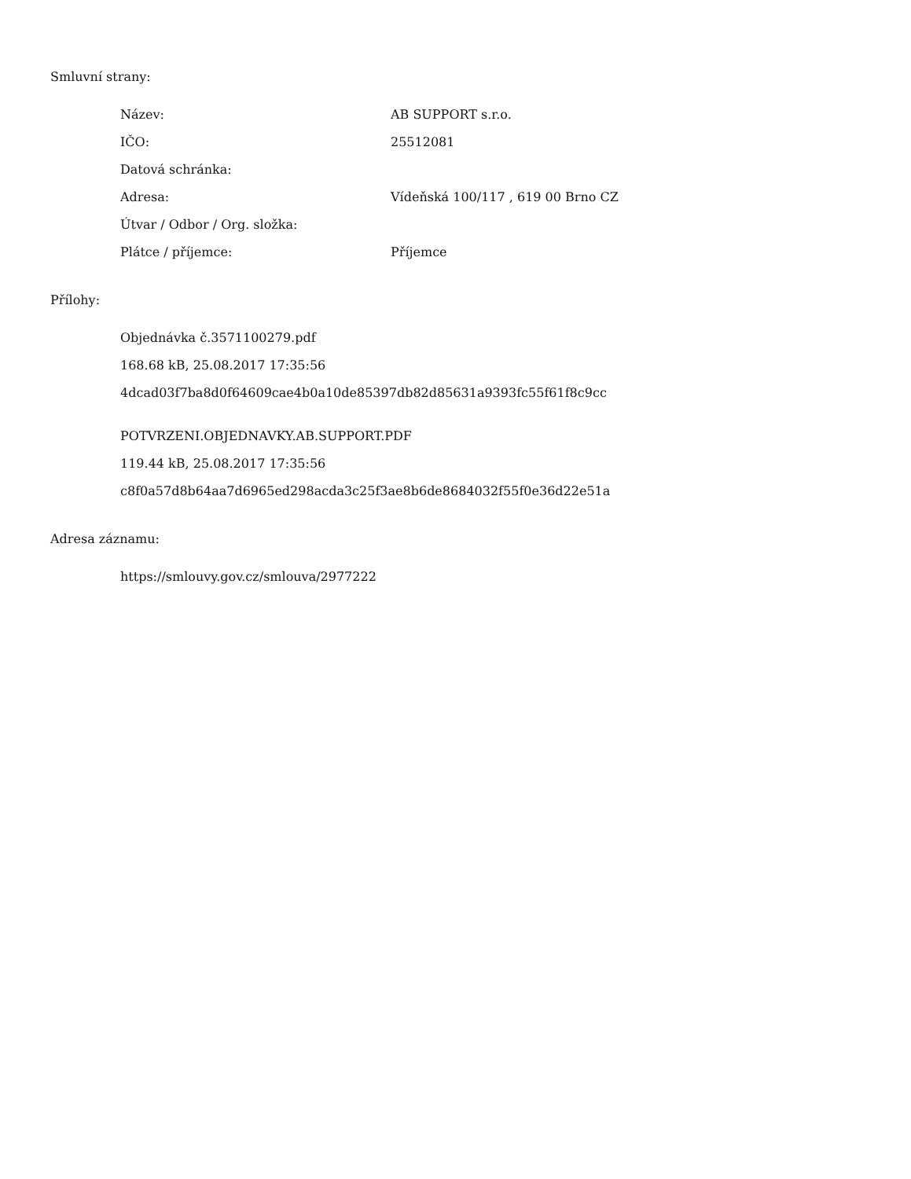Smluvní strany:
| Název: | AB SUPPORT s.r.o. |
| IČO: | 25512081 |
| Datová schránka: | |
| Adresa: | Vídeňská 100/117 , 619 00 Brno CZ |
| Útvar / Odbor / Org. složka: | |
| Plátce / příjemce: | Příjemce |
Přílohy:
Objednávka č.3571100279.pdf
168.68 kB, 25.08.2017 17:35:56
4dcad03f7ba8d0f64609cae4b0a10de85397db82d85631a9393fc55f61f8c9cc
POTVRZENI.OBJEDNAVKY.AB.SUPPORT.PDF
119.44 kB, 25.08.2017 17:35:56
c8f0a57d8b64aa7d6965ed298acda3c25f3ae8b6de8684032f55f0e36d22e51a
Adresa záznamu:
https://smlouvy.gov.cz/smlouva/2977222